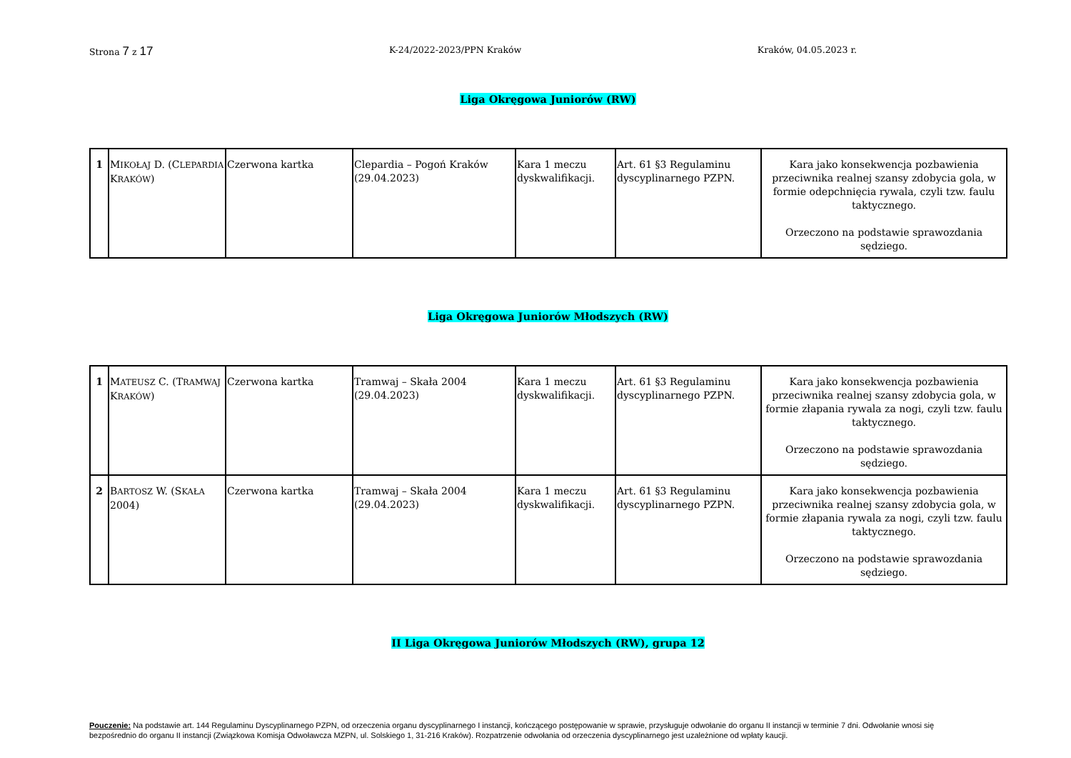Strona 7 z 17 K-24/2022-2023/PPN Kraków Kraków, 04.05.2023 r.
Liga Okręgowa Juniorów (RW)
| 1 | M IKOŁAJ D. (C LEPARDIA K RAKÓW ) | Czerwona kartka | Clepardia – Pogoń Kraków (29.04.2023) | Kara 1 meczu dyskwalifikacji. | Art. 61 §3 Regulaminu dyscyplinarnego PZPN. | Kara jako konsekwencja pozbawienia przeciwnika realnej szansy zdobycia gola, w formie odepchnięcia rywala, czyli tzw. faulu taktycznego. Orzeczono na podstawie sprawozdania sędziego. |
Liga Okręgowa Juniorów Młodszych (RW)
| 1 | M ATEUSZ C. (T RAMWAJ K RAKÓW ) | Czerwona kartka | Tramwaj – Skała 2004 (29.04.2023) | Kara 1 meczu dyskwalifikacji. | Art. 61 §3 Regulaminu dyscyplinarnego PZPN. | Kara jako konsekwencja pozbawienia przeciwnika realnej szansy zdobycia gola, w formie złapania rywala za nogi, czyli tzw. faulu taktycznego. Orzeczono na podstawie sprawozdania sędziego. |
| 2 | B ARTOSZ W. (S KAŁA 2004) | Czerwona kartka | Tramwaj – Skała 2004 (29.04.2023) | Kara 1 meczu dyskwalifikacji. | Art. 61 §3 Regulaminu dyscyplinarnego PZPN. | Kara jako konsekwencja pozbawienia przeciwnika realnej szansy zdobycia gola, w formie złapania rywala za nogi, czyli tzw. faulu taktycznego. Orzeczono na podstawie sprawozdania sędziego. |
II Liga Okręgowa Juniorów Młodszych (RW), grupa 12
Pouczenie: Na podstawie art. 144 Regulaminu Dyscyplinarnego PZPN, od orzeczenia organu dyscyplinarnego I instancji, kończącego postępowanie w sprawie, przysługuje odwołanie do organu II instancji w terminie 7 dni. Odwołanie wnosi się bezpośrednio do organu II instancji (Związkowa Komisja Odwoławcza MZPN, ul. Solskiego 1, 31-216 Kraków). Rozpatrzenie odwołania od orzeczenia dyscyplinarnego jest uzależnione od wpłaty kaucji.